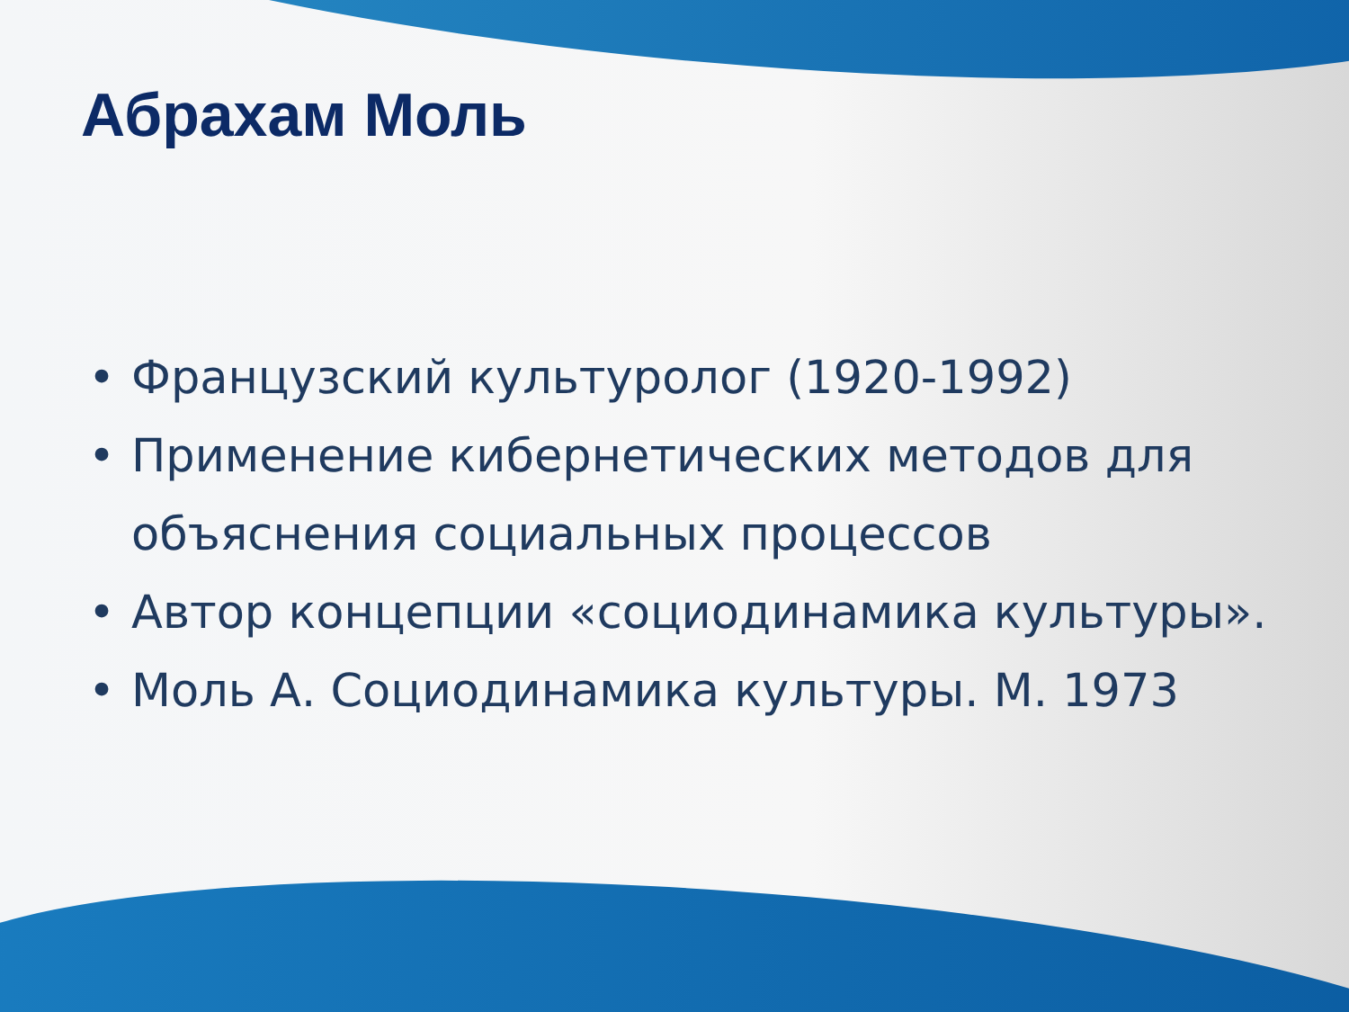Абрахам Моль
• Французский культуролог (1920-1992)
• Применение кибернетических методов для объяснения социальных процессов
• Автор концепции «социодинамика культуры».
• Моль А. Социодинамика культуры. М. 1973